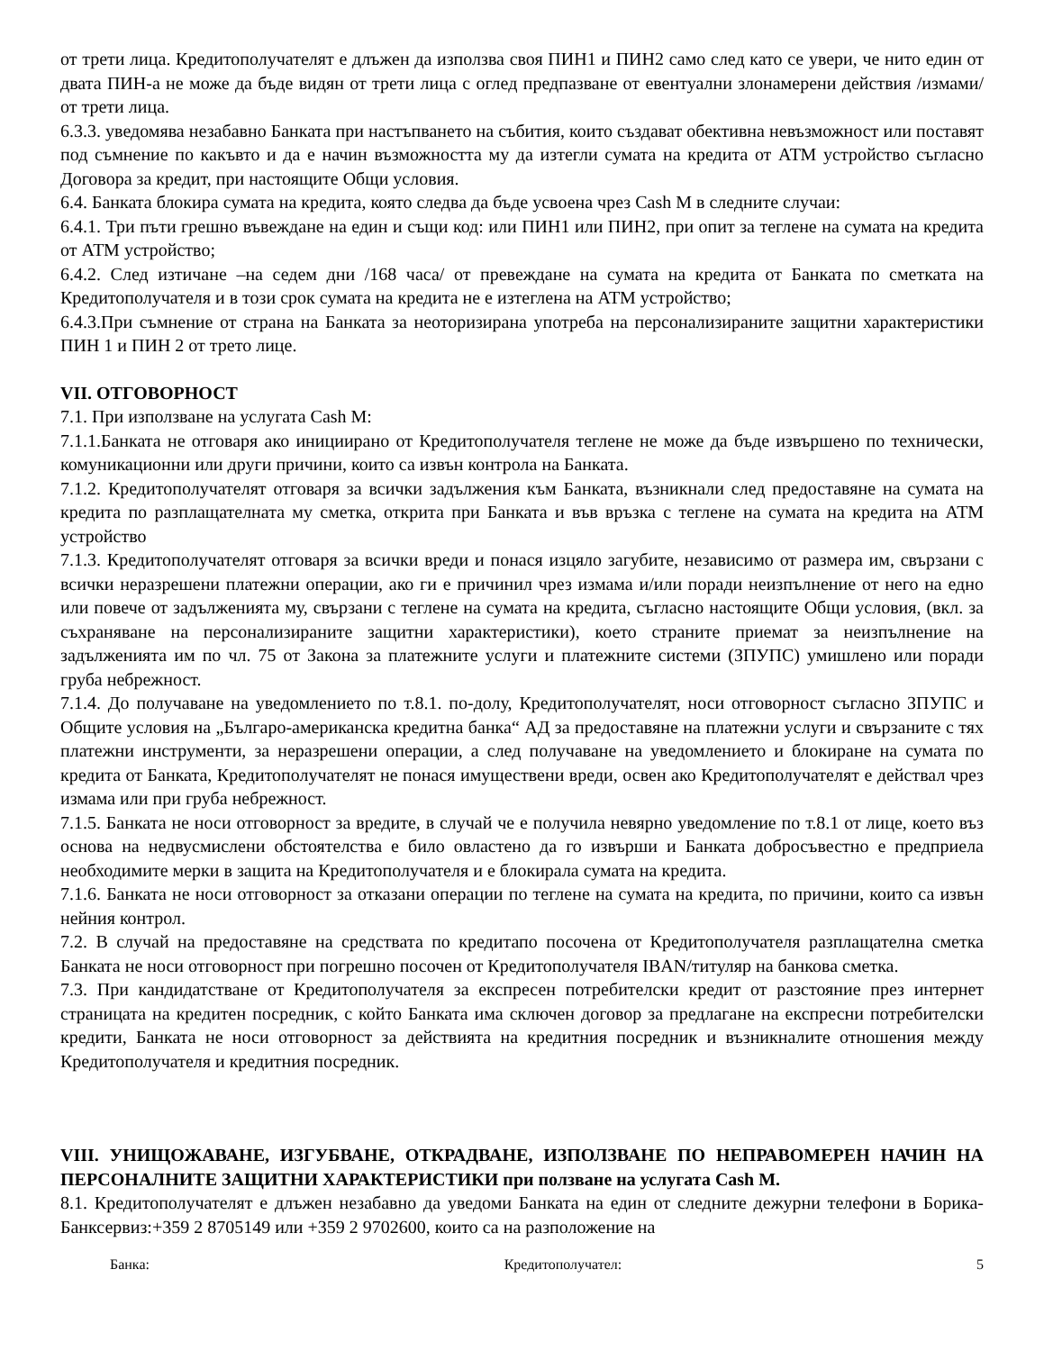от трети лица. Кредитополучателят е длъжен да използва своя ПИН1 и ПИН2 само след като се увери, че нито един от двата ПИН-а не може да бъде видян от трети лица с оглед предпазване от евентуални злонамерени действия /измами/ от трети лица.
6.3.3. уведомява незабавно Банката при настъпването на събития, които създават обективна невъзможност или поставят под съмнение по какъвто и да е начин възможността му да изтегли сумата на кредита от АТМ устройство съгласно Договора за кредит, при настоящите Общи условия.
6.4. Банката блокира сумата на кредита, която следва да бъде усвоена чрез Cash M в следните случаи:
6.4.1. Три пъти грешно въвеждане на един и същи код: или ПИН1 или ПИН2, при опит за теглене на сумата на кредита от АТМ устройство;
6.4.2. След изтичане –на седем дни /168 часа/ от превеждане на сумата на кредита от Банката по сметката на Кредитополучателя и в този срок сумата на кредита не е изтеглена на АТМ устройство;
6.4.3.При съмнение от страна на Банката за неоторизирана употреба на персонализираните защитни характеристики ПИН 1 и ПИН 2 от трето лице.
VII. ОТГОВОРНОСТ
7.1. При използване на услугата Cash M:
7.1.1.Банката не отговаря ако инициирано от Кредитополучателя теглене не може да бъде извършено по технически, комуникационни или други причини, които са извън контрола на Банката.
7.1.2. Кредитополучателят отговаря за всички задължения към Банката, възникнали след предоставяне на сумата на кредита по разплащателната му сметка, открита при Банката и във връзка с теглене на сумата на кредита на АТМ устройство
7.1.3. Кредитополучателят отговаря за всички вреди и понася изцяло загубите, независимо от размера им, свързани с всички неразрешени платежни операции, ако ги е причинил чрез измама и/или поради неизпълнение от него на едно или повече от задълженията му, свързани с теглене на сумата на кредита, съгласно настоящите Общи условия, (вкл. за съхраняване на персонализираните защитни характеристики), което страните приемат за неизпълнение на задълженията им по чл. 75 от Закона за платежните услуги и платежните системи (ЗПУПС) умишлено или поради груба небрежност.
7.1.4. До получаване на уведомлението по т.8.1. по-долу, Кредитополучателят, носи отговорност съгласно ЗПУПС и Общите условия на „Българо-американска кредитна банка“ АД за предоставяне на платежни услуги и свързаните с тях платежни инструменти, за неразрешени операции, а след получаване на уведомлението и блокиране на сумата по кредита от Банката, Кредитополучателят не понася имуществени вреди, освен ако Кредитополучателят е действал чрез измама или при груба небрежност.
7.1.5. Банката не носи отговорност за вредите, в случай че е получила невярно уведомление по т.8.1 от лице, което въз основа на недвусмислени обстоятелства е било овластено да го извърши и Банката добросъвестно е предприела необходимите мерки в защита на Кредитополучателя и е блокирала сумата на кредита.
7.1.6. Банката не носи отговорност за отказани операции по теглене на сумата на кредита, по причини, които са извън нейния контрол.
7.2. В случай на предоставяне на средствата по кредитапо посочена от Кредитополучателя разплащателна сметка Банката не носи отговорност при погрешно посочен от Кредитополучателя IBAN/титуляр на банкова сметка.
7.3. При кандидатстване от Кредитополучателя за експресен потребителски кредит от разстояние през интернет страницата на кредитен посредник, с който Банката има сключен договор за предлагане на експресни потребителски кредити, Банката не носи отговорност за действията на кредитния посредник и възникналите отношения между Кредитополучателя и кредитния посредник.
VIII. УНИЩОЖАВАНЕ, ИЗГУБВАНЕ, ОТКРАДВАНЕ, ИЗПОЛЗВАНЕ ПО НЕПРАВОМЕРЕН НАЧИН НА ПЕРСОНАЛНИТЕ ЗАЩИТНИ ХАРАКТЕРИСТИКИ при ползване на услугата Cash M.
8.1. Кредитополучателят е длъжен незабавно да уведоми Банката на един от следните дежурни телефони в Борика-Банксервиз:+359 2 8705149 или +359 2 9702600, които са на разположение на
Банка: Кредитополучател: 5